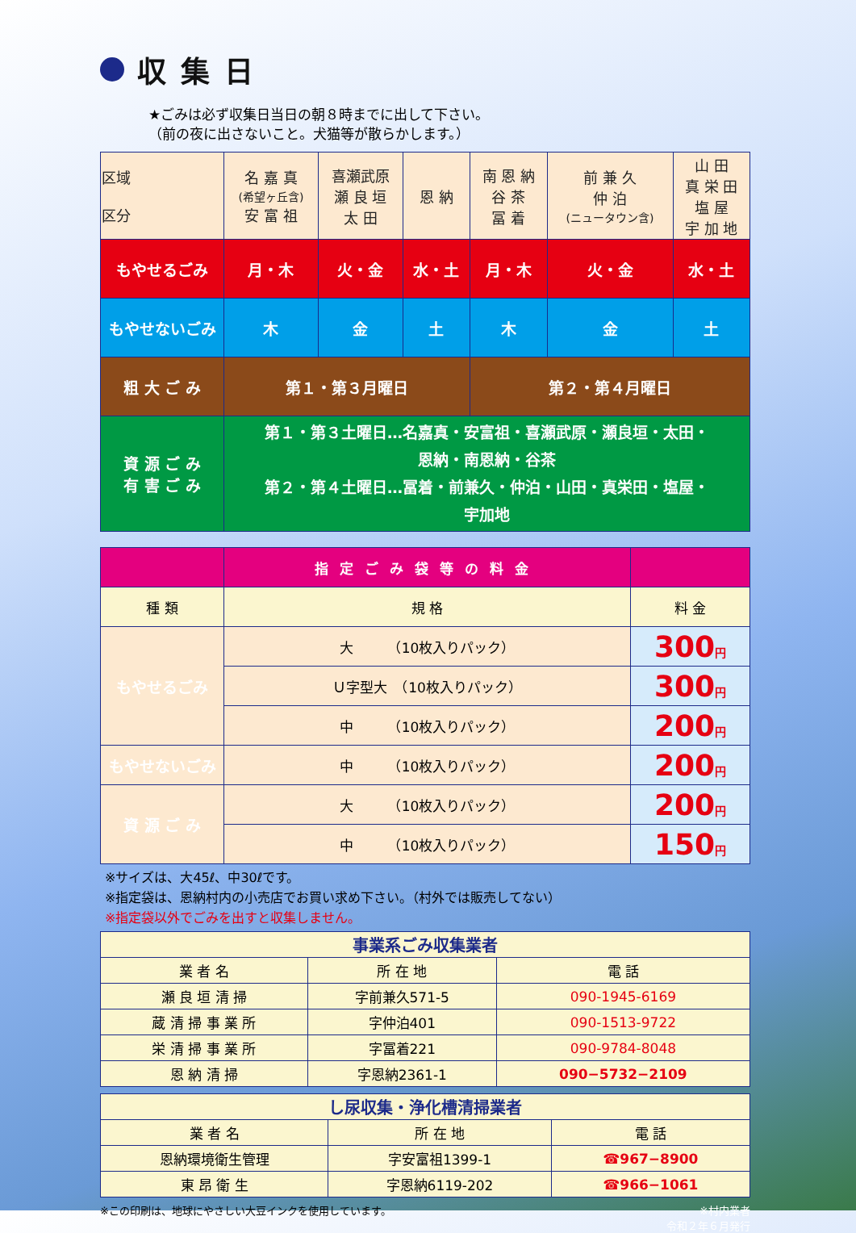収集日
★ごみは必ず収集日当日の朝８時までに出して下さい。
（前の夜に出さないこと。犬猫等が散らかします。）
| 区域 区分 | 名 嘉 真 (希望ヶ丘含) 安 富 祖 | 喜瀬武原 瀬 良 垣 太 田 | 恩 納 | 南 恩 納 谷 茶 冨 着 | 前 兼 久 仲 泊 (ニュータウン含) | 山 田 真 栄 田 塩 屋 宇 加 地 |
| もやせるごみ | 月・木 | 火・金 | 水・土 | 月・木 | 火・金 | 水・土 |
| もやせないごみ | 木 | 金 | 土 | 木 | 金 | 土 |
| 粗 大 ご み | 第１・第３月曜日 | | | 第２・第４月曜日 | | |
| 資 源 ご み 有 害 ご み | 第１・第３土曜日…名嘉真・安富祖・喜瀬武原・瀬良垣・太田・ 恩納・南恩納・谷茶 第２・第４土曜日…冨着・前兼久・仲泊・山田・真栄田・塩屋・ 宇加地 | | | | | |
| | 指定ごみ袋等の料金 | |
| 種 類 | 規 格 | 料 金 |
| もやせるごみ | 大 （10枚入りパック） | 300 円 |
| | Ｕ字型大 （10枚入りパック） | 300 円 |
| | 中 （10枚入りパック） | 200 円 |
| もやせないごみ | 中 （10枚入りパック） | 200 円 |
| 資 源 ご み | 大 （10枚入りパック） | 200 円 |
| | 中 （10枚入りパック） | 150 円 |
※サイズは、大45ℓ、中30ℓです。
※指定袋は、恩納村内の小売店でお買い求め下さい。（村外では販売してない）
※指定袋以外でごみを出すと収集しません。
| 事業系ごみ収集業者 | | |
| 業 者 名 | 所 在 地 | 電 話 |
| 瀬 良 垣 清 掃 | 字前兼久571-5 | 090-1945-6169 |
| 蔵 清 掃 事 業 所 | 字仲泊401 | 090-1513-9722 |
| 栄 清 掃 事 業 所 | 字冨着221 | 090-9784-8048 |
| 恩 納 清 掃 | 字恩納2361-1 | 090−5732−2109 |
| し尿収集・浄化槽清掃業者 | | |
| 業 者 名 | 所 在 地 | 電 話 |
| 恩納環境衛生管理 | 字安富祖1399-1 | ☎967−8900 |
| 東 昂 衛 生 | 字恩納6119-202 | ☎966−1061 |
※この印刷は、地球にやさしい大豆インクを使用しています。 ※村内業者
令和２年６月発行